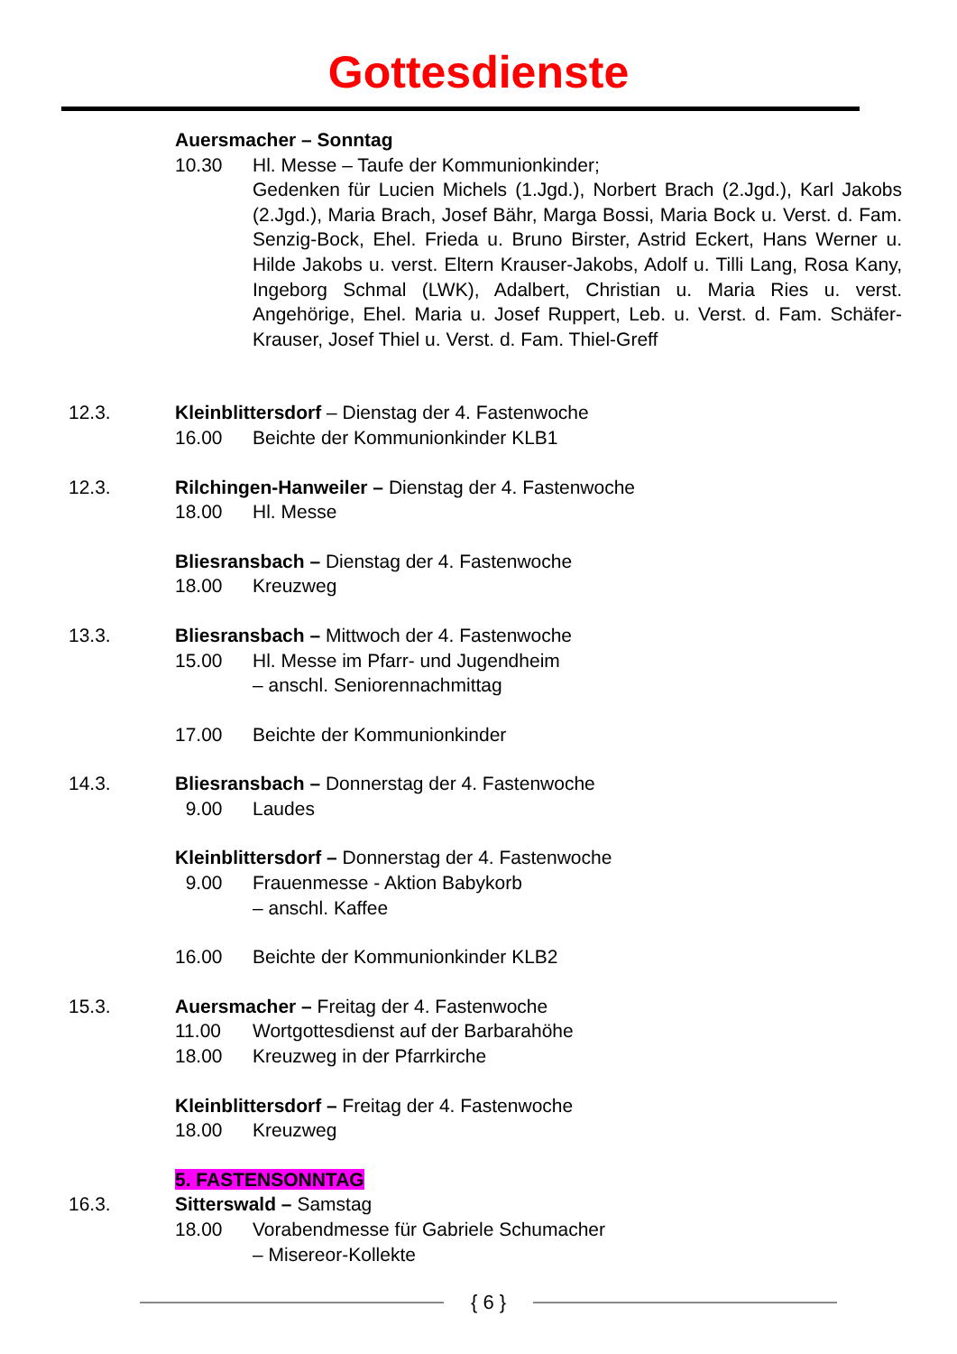Gottesdienste
Auersmacher – Sonntag
10.30
Hl. Messe – Taufe der Kommunionkinder;
Gedenken für Lucien Michels (1.Jgd.), Norbert Brach (2.Jgd.), Karl Jakobs (2.Jgd.), Maria Brach, Josef Bähr, Marga Bossi, Maria Bock u. Verst. d. Fam. Senzig-Bock, Ehel. Frieda u. Bruno Birster, Astrid Eckert, Hans Werner u. Hilde Jakobs u. verst. Eltern Krauser-Jakobs, Adolf u. Tilli Lang, Rosa Kany, Ingeborg Schmal (LWK), Adalbert, Christian u. Maria Ries u. verst. Angehörige, Ehel. Maria u. Josef Ruppert, Leb. u. Verst. d. Fam. Schäfer-Krauser, Josef Thiel u. Verst. d. Fam. Thiel-Greff
12.3.
Kleinblittersdorf – Dienstag der 4. Fastenwoche
16.00
Beichte der Kommunionkinder KLB1
12.3.
Rilchingen-Hanweiler – Dienstag der 4. Fastenwoche
18.00
Hl. Messe
Bliesransbach – Dienstag der 4. Fastenwoche
18.00
Kreuzweg
13.3.
Bliesransbach – Mittwoch der 4. Fastenwoche
15.00
Hl. Messe im Pfarr- und Jugendheim
– anschl. Seniorennachmittag
17.00
Beichte der Kommunionkinder
14.3.
Bliesransbach – Donnerstag der 4. Fastenwoche
9.00
Laudes
Kleinblittersdorf – Donnerstag der 4. Fastenwoche
9.00
Frauenmesse - Aktion Babykorb
– anschl. Kaffee
16.00
Beichte der Kommunionkinder KLB2
15.3.
Auersmacher – Freitag der 4. Fastenwoche
11.00
Wortgottesdienst auf der Barbarahöhe
18.00
Kreuzweg in der Pfarrkirche
Kleinblittersdorf – Freitag der 4. Fastenwoche
18.00
Kreuzweg
5. FASTENSONNTAG
16.3.
Sitterswald – Samstag
18.00
Vorabendmesse für Gabriele Schumacher
– Misereor-Kollekte
{ 6 }